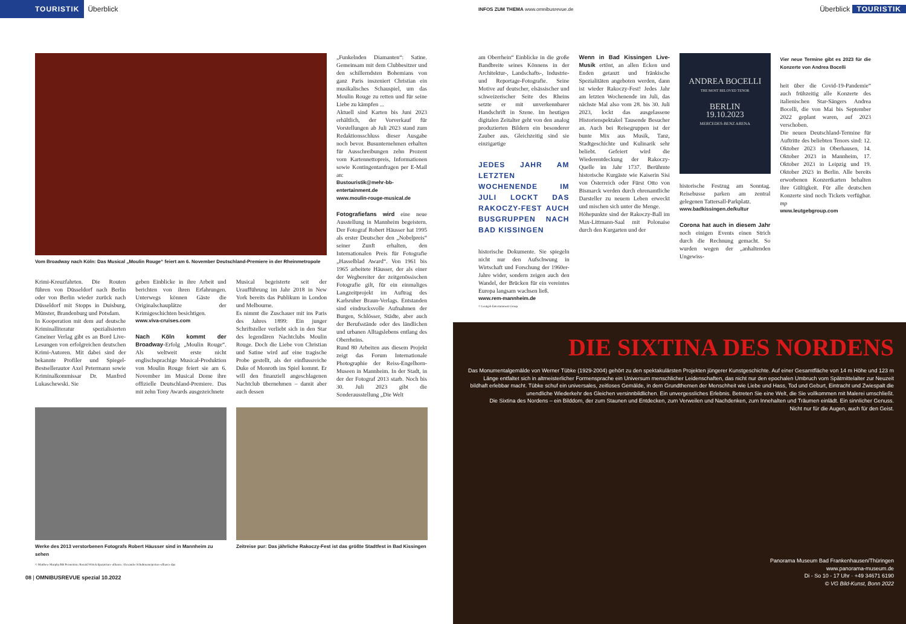TOURISTIK Überblick
Vom Broadway nach Köln: Das Musical „Moulin Rouge“ feiert am 6. November Deutschland-Premiere in der Rheinmetropole
„Funkelnden Diamanten“: Satine. Gemeinsam mit dem Clubbesitzer und den schillerndsten Bohemians von ganz Paris inszeniert Christian ein musikalisches Schauspiel, um das Moulin Rouge zu retten und für seine Liebe zu kämpfen ...
Aktuell sind Karten bis Juni 2023 erhältlich, der Vorverkauf für Vorstellungen ab Juli 2023 stand zum Redaktionsschluss dieser Ausgabe noch bevor. Busunternehmen erhalten für Ausschreibungen zehn Prozent vom Kartennettopreis, Informationen sowie Kontingentanfragen per E-Mail an:
Bustouristik@mehr-bb-entertainment.de
www.moulin-rouge-musical.de
Fotografiefans wird eine neue Ausstellung in Mannheim begeistern. Der Fotograf Robert Häusser hat 1995 als erster Deutscher den „Nobelpreis“ seiner Zunft erhalten, den Internationalen Preis für Fotografie „Hasselblad Award“. Von 1961 bis 1965 arbeitete Häusser, der als einer der Wegbereiter der zeitgenössischen Fotografie gilt, für ein einmaliges Langzeitprojekt im Auftrag des Karlsruher Braun-Verlags. Entstanden sind eindrucksvolle Aufnahmen der Burgen, Schlösser, Städte, aber auch der Berufsstände oder des ländlichen und urbanen Alltagslebens entlang des Oberrheins.
Rund 80 Arbeiten aus diesem Projekt zeigt das Forum Internationale Photographie der Reiss-Engelhorn-Museen in Mannheim. In der Stadt, in der der Fotograf 2013 starb. Noch bis 30. Juli 2023 gibt die Sonderausstellung „Die Welt
Krimi-Kreuzfahrten. Die Routen führen von Düsseldorf nach Berlin oder von Berlin wieder zurück nach Düsseldorf mit Stopps in Duisburg, Münster, Brandenburg und Potsdam.
In Kooperation mit dem auf deutsche Kriminalliteratur spezialisierten Gmeiner Verlag gibt es an Bord Live-Lesungen von erfolgreichen deutschen Krimi-Autoren. Mit dabei sind der bekannte Profiler und Spiegel-Bestsellerautor Axel Petermann sowie Kriminalkommissar Dr. Manfred Lukaschewski. Sie
geben Einblicke in ihre Arbeit und berichten von ihren Erfahrungen. Unterwegs können Gäste die Originalschauplätze der Krimigeschichten besichtigen.
www.viva-cruises.com
Nach Köln kommt der Broadway-Erfolg „Moulin Rouge“. Als weltweit erste nicht englischsprachige Musical-Produktion von Moulin Rouge feiert sie am 6. November im Musical Dome ihre offizielle Deutschland-Premiere. Das mit zehn Tony Awards ausgezeichnete
Musical begeisterte seit der Uraufführung im Jahr 2018 in New York bereits das Publikum in London und Melbourne.
Es nimmt die Zuschauer mit ins Paris des Jahres 1899: Ein junger Schriftsteller verliebt sich in den Star des legendären Nachtclubs Moulin Rouge. Doch die Liebe von Christian und Satine wird auf eine tragische Probe gestellt, als der einflussreiche Duke of Monroth ins Spiel kommt. Er will den finanziell angeschlagenen Nachtclub übernehmen – damit aber auch dessen
Werke des 2013 verstorbenen Fotografs Robert Häusser sind in Mannheim zu sehen
Zeitreise pur: Das jährliche Rakoczy-Fest ist das größte Stadtfest in Bad Kissingen
© Matthew Murphy/BB Promotion; Ronald Wittek/dpa/picture-alliance; Alexander Schuhmann/picture-alliance dpa
08 | OMNIBUSREVUE spezial 10.2022
INFOS ZUM THEMA www.omnibusrevue.de Überblick TOURISTIK
am Oberrhein“ Einblicke in die große Bandbreite seines Könnens in der Architektur-, Landschafts-, Industrie- und Reportage-Fotografie. Seine Motive auf deutscher, elsässischer und schweizerischer Seite des Rheins setzte er mit unverkennbarer Handschrift in Szene. Im heutigen digitalen Zeitalter geht von den analog produzierten Bildern ein besonderer Zauber aus. Gleichzeitig sind sie einzigartige
JEDES JAHR AM LETZTEN WOCHENENDE IM JULI LOCKT DAS RAKOCZY-FEST AUCH BUSGRUPPEN NACH BAD KISSINGEN
historische Dokumente. Sie spiegeln nicht nur den Aufschwung in Wirtschaft und Forschung der 1960er-Jahre wider, sondern zeigen auch den Wandel, der Brücken für ein vereintes Europa langsam wachsen ließ.
www.rem-mannheim.de
© Leutgeb Entertainment Group
Wenn in Bad Kissingen Live-Musik ertönt, an allen Ecken und Enden getanzt und fränkische Spezialitäten angeboten werden, dann ist wieder Rakoczy-Fest! Jedes Jahr am letzten Wochenende im Juli, das nächste Mal also vom 28. bis 30. Juli 2023, lockt das ausgelassene Historienspektakel Tausende Besucher an. Auch bei Reisegruppen ist der bunte Mix aus Musik, Tanz, Stadtgeschichte und Kulinarik sehr beliebt. Gefeiert wird die Wiederentdeckung der Rakoczy-Quelle im Jahr 1737. Berühmte historische Kurgäste wie Kaiserin Sisi von Österreich oder Fürst Otto von Bismarck werden durch ehrenamtliche Darsteller zu neuem Leben erweckt und mischen sich unter die Menge.
Höhepunkte sind der Rakoczy-Ball im Max-Littmann-Saal mit Polonaise durch den Kurgarten und der
ANDREA BOCELLI
THE MOST BELOVED TENOR
BERLIN
19.10.2023
MERCEDES-BENZ ARENA
historische Festzug am Sonntag. Reisebusse parken am zentral gelegenen Tattersall-Parkplatz.
www.badkissingen.de/kultur
Corona hat auch in diesem Jahr noch einigen Events einen Strich durch die Rechnung gemacht. So wurden wegen der „anhaltenden Ungewiss-
Vier neue Termine gibt es 2023 für die Konzerte von Andrea Bocelli
heit über die Covid-19-Pandemie“ auch frühzeitig alle Konzerte des italienischen Star-Sängers Andrea Bocelli, die von Mai bis September 2022 geplant waren, auf 2023 verschoben.
Die neuen Deutschland-Termine für Auftritte des beliebten Tenors sind: 12. Oktober 2023 in Oberhausen, 14. Oktober 2023 in Mannheim, 17. Oktober 2023 in Leipzig und 19. Oktober 2023 in Berlin. Alle bereits erworbenen Konzertkarten behalten ihre Gültigkeit. Für alle deutschen Konzerte sind noch Tickets verfügbar. mp
www.leutgebgroup.com
DIE SIXTINA DES NORDENS
Das Monumentalgemälde von Werner Tübke (1929-2004) gehört zu den spektakulärsten Projekten jüngerer Kunstgeschichte. Auf einer Gesamtfläche von 14 m Höhe und 123 m Länge entfaltet sich in altmeisterlicher Formensprache ein Universum menschlicher Leidenschaften, das nicht nur den epochalen Umbruch vom Spätmittelalter zur Neuzeit bildhaft erlebbar macht. Tübke schuf ein universales, zeitloses Gemälde, in dem Grundthemen der Menschheit wie Liebe und Hass, Tod und Geburt, Eintracht und Zwiespalt die unendliche Wiederkehr des Gleichen versinnbildlichen. Ein unvergessliches Erlebnis. Betreten Sie eine Welt, die Sie vollkommen mit Malerei umschließt.
Die Sixtina des Nordens – ein Bilddom, der zum Staunen und Entdecken, zum Verweilen und Nachdenken, zum Innehalten und Träumen einlädt. Ein sinnlicher Genuss.
Nicht nur für die Augen, auch für den Geist.
Panorama Museum Bad Frankenhausen/Thüringen
www.panorama-museum.de
Di - So 10 - 17 Uhr · +49 34671 6190
© VG Bild-Kunst, Bonn 2022